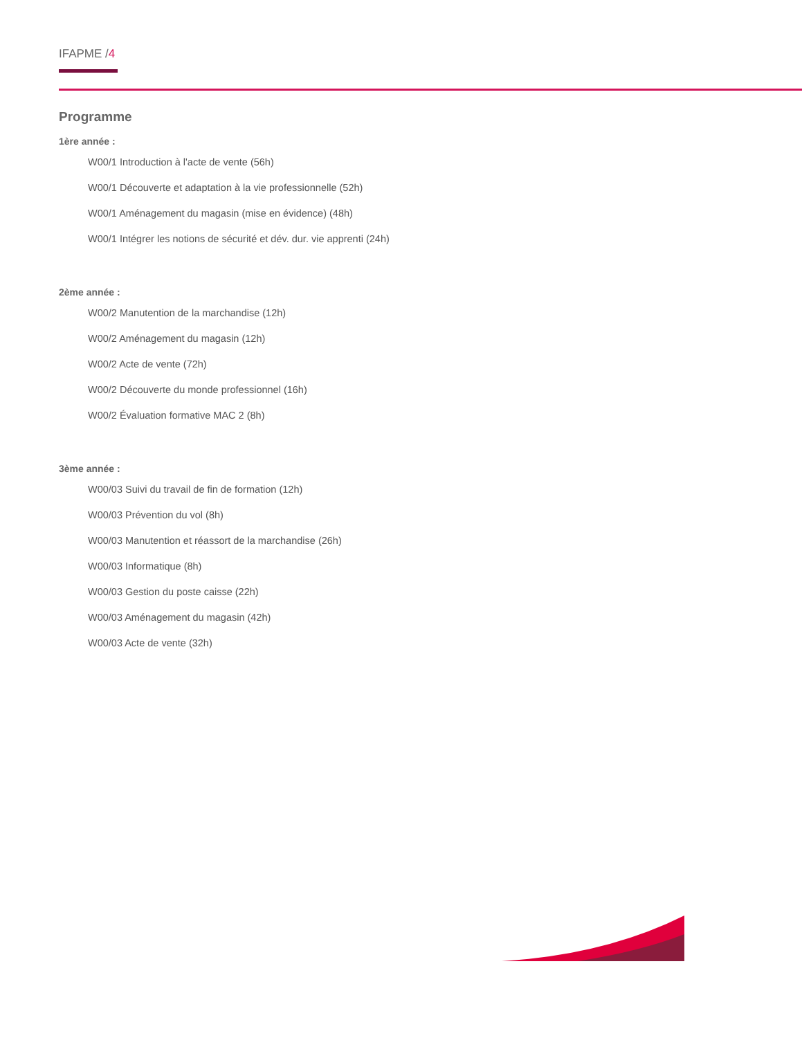IFAPME /4
Programme
1ère année :
W00/1 Introduction à l'acte de vente (56h)
W00/1 Découverte et adaptation à la vie professionnelle (52h)
W00/1 Aménagement du magasin (mise en évidence) (48h)
W00/1 Intégrer les notions de sécurité et dév. dur. vie apprenti (24h)
2ème année :
W00/2 Manutention de la marchandise (12h)
W00/2 Aménagement du magasin (12h)
W00/2 Acte de vente (72h)
W00/2 Découverte du monde professionnel (16h)
W00/2 Évaluation formative MAC 2 (8h)
3ème année :
W00/03 Suivi du travail de fin de formation (12h)
W00/03 Prévention du vol (8h)
W00/03 Manutention et réassort de la marchandise (26h)
W00/03 Informatique (8h)
W00/03 Gestion du poste caisse (22h)
W00/03 Aménagement du magasin (42h)
W00/03 Acte de vente (32h)